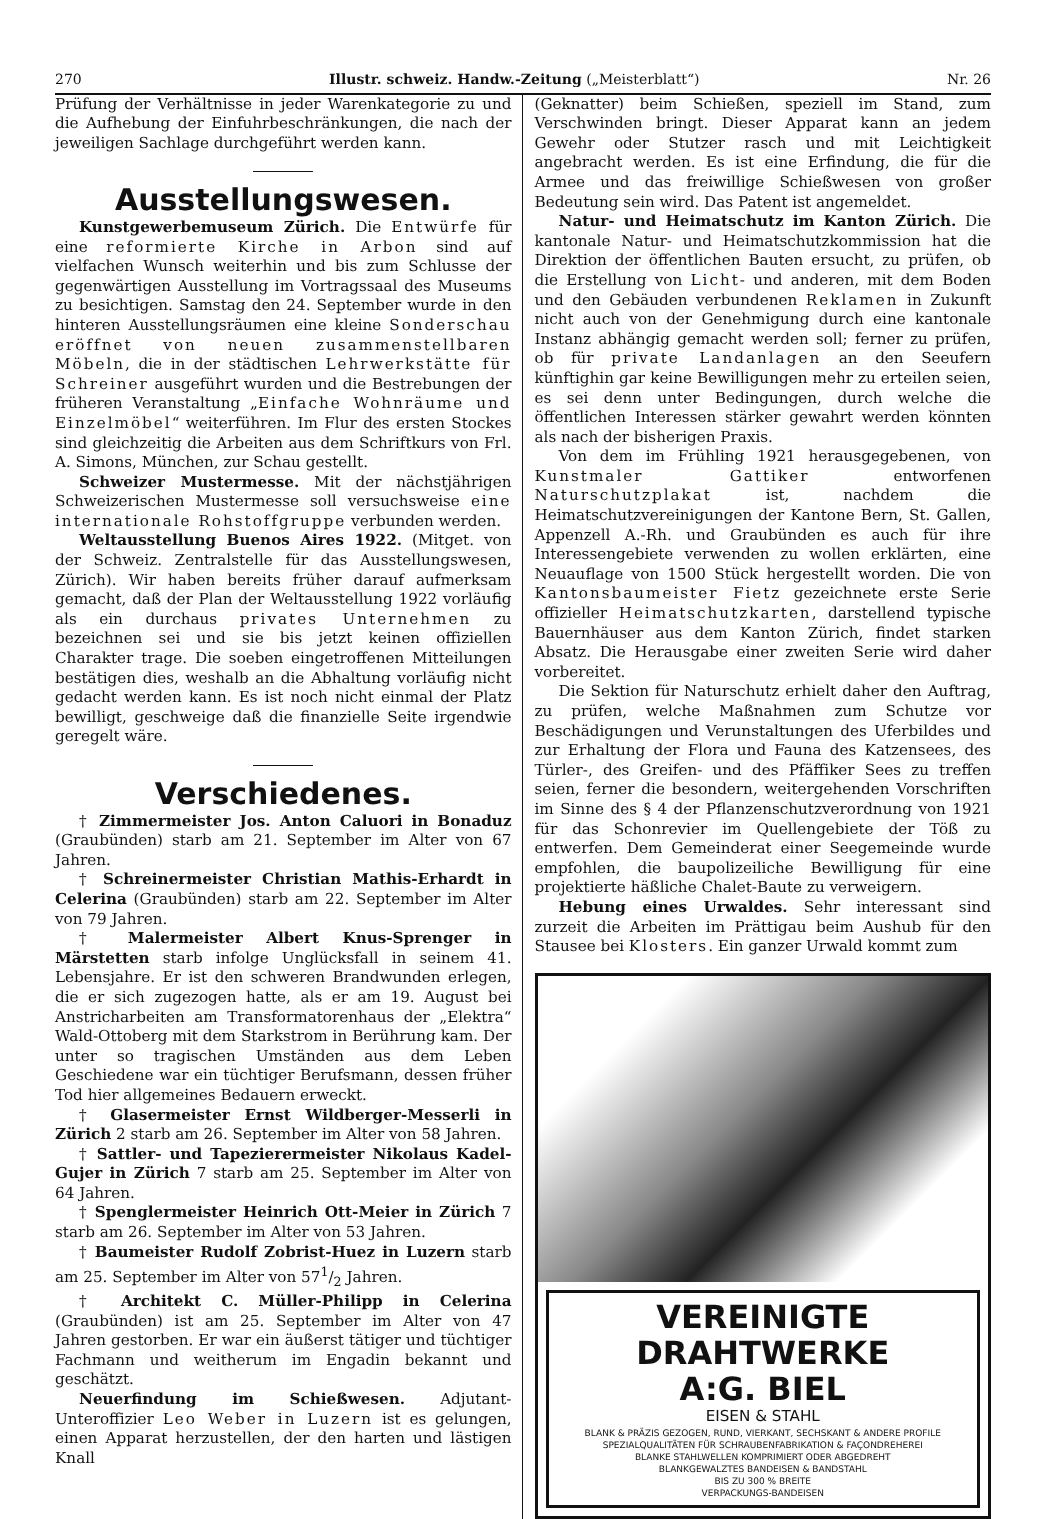270 Illustr. schweiz. Handw.-Zeitung („Meisterblatt“) Nr. 26
Prüfung der Verhältnisse in jeder Warenkategorie zu und die Aufhebung der Einfuhrbeschränkungen, die nach der jeweiligen Sachlage durchgeführt werden kann.
Ausstellungswesen.
Kunstgewerbemuseum Zürich. Die Entwürfe für eine reformierte Kirche in Arbon sind auf vielfachen Wunsch weiterhin und bis zum Schlusse der gegenwärtigen Ausstellung im Vortragssaal des Museums zu besichtigen. Samstag den 24. September wurde in den hinteren Ausstellungsräumen eine kleine Sonderschau eröffnet von neuen zusammenstellbaren Möbeln, die in der städtischen Lehrwerkstätte für Schreiner ausgeführt wurden und die Bestrebungen der früheren Veranstaltung „Einfache Wohnräume und Einzelmöbel“ weiterführen. Im Flur des ersten Stockes sind gleichzeitig die Arbeiten aus dem Schriftkurs von Frl. A. Simons, München, zur Schau gestellt.
Schweizer Mustermesse. Mit der nächstjährigen Schweizerischen Mustermesse soll versuchsweise eine internationale Rohstoffgruppe verbunden werden.
Weltausstellung Buenos Aires 1922. (Mitget. von der Schweiz. Zentralstelle für das Ausstellungswesen, Zürich). Wir haben bereits früher darauf aufmerksam gemacht, daß der Plan der Weltausstellung 1922 vorläufig als ein durchaus privates Unternehmen zu bezeichnen sei und sie bis jetzt keinen offiziellen Charakter trage. Die soeben eingetroffenen Mitteilungen bestätigen dies, weshalb an die Abhaltung vorläufig nicht gedacht werden kann. Es ist noch nicht einmal der Platz bewilligt, geschweige daß die finanzielle Seite irgendwie geregelt wäre.
Verschiedenes.
† Zimmermeister Jos. Anton Caluori in Bonaduz (Graubünden) starb am 21. September im Alter von 67 Jahren.
† Schreinermeister Christian Mathis-Erhardt in Celerina (Graubünden) starb am 22. September im Alter von 79 Jahren.
† Malermeister Albert Knus-Sprenger in Märstetten starb infolge Unglücksfall in seinem 41. Lebensjahre. Er ist den schweren Brandwunden erlegen, die er sich zugezogen hatte, als er am 19. August bei Anstricharbeiten am Transformatorenhaus der „Elektra“ Wald-Ottoberg mit dem Starkstrom in Berührung kam. Der unter so tragischen Umständen aus dem Leben Geschiedene war ein tüchtiger Berufsmann, dessen früher Tod hier allgemeines Bedauern erweckt.
† Glasermeister Ernst Wildberger-Messerli in Zürich 2 starb am 26. September im Alter von 58 Jahren.
† Sattler- und Tapezierermeister Nikolaus Kadel-Gujer in Zürich 7 starb am 25. September im Alter von 64 Jahren.
† Spenglermeister Heinrich Ott-Meier in Zürich 7 starb am 26. September im Alter von 53 Jahren.
† Baumeister Rudolf Zobrist-Huez in Luzern starb am 25. September im Alter von 571/2 Jahren.
† Architekt C. Müller-Philipp in Celerina (Graubünden) ist am 25. September im Alter von 47 Jahren gestorben. Er war ein äußerst tätiger und tüchtiger Fachmann und weitherum im Engadin bekannt und geschätzt.
Neuerfindung im Schießwesen. Adjutant-Unteroffizier Leo Weber in Luzern ist es gelungen, einen Apparat herzustellen, der den harten und lästigen Knall
(Geknatter) beim Schießen, speziell im Stand, zum Verschwinden bringt. Dieser Apparat kann an jedem Gewehr oder Stutzer rasch und mit Leichtigkeit angebracht werden. Es ist eine Erfindung, die für die Armee und das freiwillige Schießwesen von großer Bedeutung sein wird. Das Patent ist angemeldet.
Natur- und Heimatschutz im Kanton Zürich. Die kantonale Natur- und Heimatschutzkommission hat die Direktion der öffentlichen Bauten ersucht, zu prüfen, ob die Erstellung von Licht- und anderen, mit dem Boden und den Gebäuden verbundenen Reklamen in Zukunft nicht auch von der Genehmigung durch eine kantonale Instanz abhängig gemacht werden soll; ferner zu prüfen, ob für private Landanlagen an den Seeufern künftighin gar keine Bewilligungen mehr zu erteilen seien, es sei denn unter Bedingungen, durch welche die öffentlichen Interessen stärker gewahrt werden könnten als nach der bisherigen Praxis.
Von dem im Frühling 1921 herausgegebenen, von Kunstmaler Gattiker entworfenen Naturschutzplakat ist, nachdem die Heimatschutzvereinigungen der Kantone Bern, St. Gallen, Appenzell A.-Rh. und Graubünden es auch für ihre Interessengebiete verwenden zu wollen erklärten, eine Neuauflage von 1500 Stück hergestellt worden. Die von Kantonsbaumeister Fietz gezeichnete erste Serie offizieller Heimatschutzkarten, darstellend typische Bauernhäuser aus dem Kanton Zürich, findet starken Absatz. Die Herausgabe einer zweiten Serie wird daher vorbereitet.
Die Sektion für Naturschutz erhielt daher den Auftrag, zu prüfen, welche Maßnahmen zum Schutze vor Beschädigungen und Verunstaltungen des Uferbildes und zur Erhaltung der Flora und Fauna des Katzensees, des Türler-, des Greifen- und des Pfäffiker Sees zu treffen seien, ferner die besondern, weitergehenden Vorschriften im Sinne des § 4 der Pflanzenschutzverordnung von 1921 für das Schonrevier im Quellengebiete der Töß zu entwerfen. Dem Gemeinderat einer Seegemeinde wurde empfohlen, die baupolizeiliche Bewilligung für eine projektierte häßliche Chalet-Baute zu verweigern.
Hebung eines Urwaldes. Sehr interessant sind zurzeit die Arbeiten im Prättigau beim Aushub für den Stausee bei Klosters. Ein ganzer Urwald kommt zum
VEREINIGTE
DRAHTWERKE
A:G. BIEL
EISEN & STAHL
BLANK & PRÄZIS GEZOGEN, RUND, VIERKANT, SECHSKANT & ANDERE PROFILE
SPEZIALQUALITÄTEN FÜR SCHRAUBENFABRIKATION & FAÇONDREHEREI
BLANKE STAHLWELLEN KOMPRIMIERT ODER ABGEDREHT
BLANKGEWALZTES BANDEISEN & BANDSTAHL
BIS ZU 300 % BREITE
VERPACKUNGS-BANDEISEN